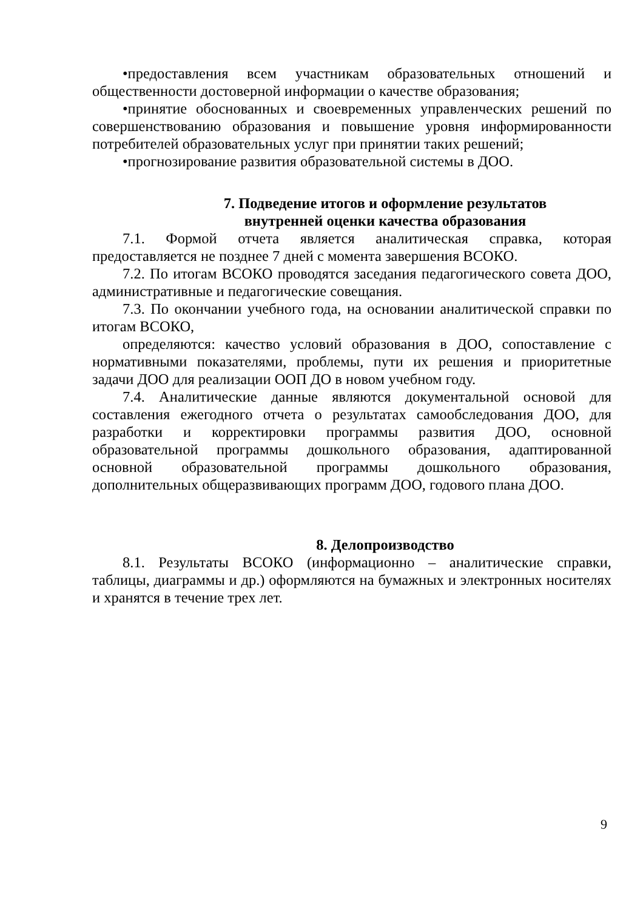•предоставления всем участникам образовательных отношений и общественности достоверной информации о качестве образования;
•принятие обоснованных и своевременных управленческих решений по совершенствованию образования и повышение уровня информированности потребителей образовательных услуг при принятии таких решений;
•прогнозирование развития образовательной системы в ДОО.
7. Подведение итогов и оформление результатов
внутренней оценки качества образования
7.1. Формой отчета является аналитическая справка, которая предоставляется не позднее 7 дней с момента завершения ВСОКО.
7.2. По итогам ВСОКО проводятся заседания педагогического совета ДОО, административные и педагогические совещания.
7.3. По окончании учебного года, на основании аналитической справки по итогам ВСОКО,
определяются: качество условий образования в ДОО, сопоставление с нормативными показателями, проблемы, пути их решения и приоритетные задачи ДОО для реализации ООП ДО в новом учебном году.
7.4. Аналитические данные являются документальной основой для составления ежегодного отчета о результатах самообследования ДОО, для разработки и корректировки программы развития ДОО, основной образовательной программы дошкольного образования, адаптированной основной образовательной программы дошкольного образования, дополнительных общеразвивающих программ ДОО, годового плана ДОО.
8. Делопроизводство
8.1. Результаты ВСОКО (информационно – аналитические справки, таблицы, диаграммы и др.) оформляются на бумажных и электронных носителях и хранятся в течение трех лет.
9